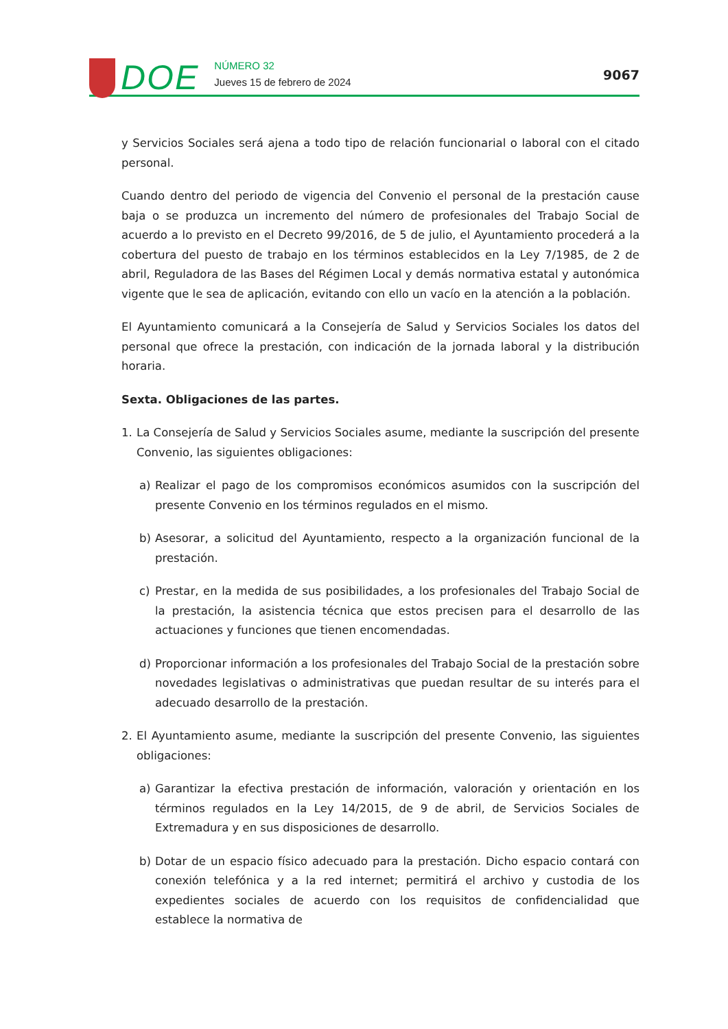DOE
NÚMERO 32
Jueves 15 de febrero de 2024
9067
y Servicios Sociales será ajena a todo tipo de relación funcionarial o laboral con el citado personal.
Cuando dentro del periodo de vigencia del Convenio el personal de la prestación cause baja o se produzca un incremento del número de profesionales del Trabajo Social de acuerdo a lo previsto en el Decreto 99/2016, de 5 de julio, el Ayuntamiento procederá a la cobertura del puesto de trabajo en los términos establecidos en la Ley 7/1985, de 2 de abril, Reguladora de las Bases del Régimen Local y demás normativa estatal y autonómica vigente que le sea de aplicación, evitando con ello un vacío en la atención a la población.
El Ayuntamiento comunicará a la Consejería de Salud y Servicios Sociales los datos del personal que ofrece la prestación, con indicación de la jornada laboral y la distribución horaria.
Sexta. Obligaciones de las partes.
1. La Consejería de Salud y Servicios Sociales asume, mediante la suscripción del presente Convenio, las siguientes obligaciones:
a) Realizar el pago de los compromisos económicos asumidos con la suscripción del presente Convenio en los términos regulados en el mismo.
b) Asesorar, a solicitud del Ayuntamiento, respecto a la organización funcional de la prestación.
c) Prestar, en la medida de sus posibilidades, a los profesionales del Trabajo Social de la prestación, la asistencia técnica que estos precisen para el desarrollo de las actuaciones y funciones que tienen encomendadas.
d) Proporcionar información a los profesionales del Trabajo Social de la prestación sobre novedades legislativas o administrativas que puedan resultar de su interés para el adecuado desarrollo de la prestación.
2. El Ayuntamiento asume, mediante la suscripción del presente Convenio, las siguientes obligaciones:
a) Garantizar la efectiva prestación de información, valoración y orientación en los términos regulados en la Ley 14/2015, de 9 de abril, de Servicios Sociales de Extremadura y en sus disposiciones de desarrollo.
b) Dotar de un espacio físico adecuado para la prestación. Dicho espacio contará con conexión telefónica y a la red internet; permitirá el archivo y custodia de los expedientes sociales de acuerdo con los requisitos de confidencialidad que establece la normativa de